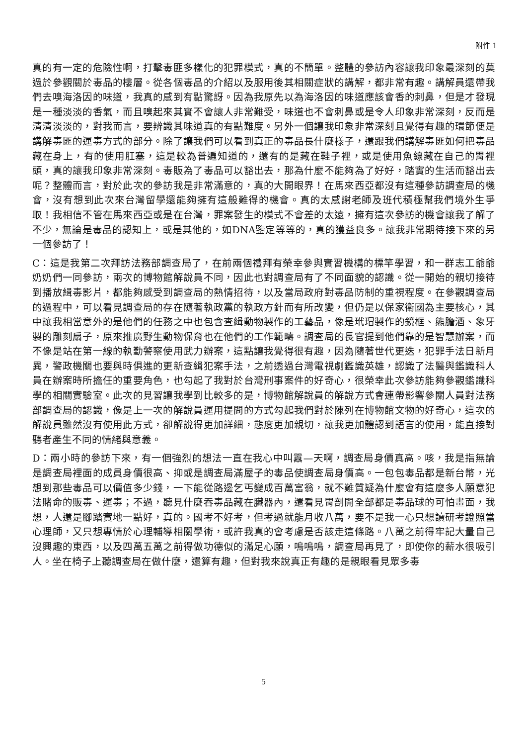附件 1
真的有一定的危險性啊，打擊毒匪多樣化的犯罪模式，真的不簡單。整體的參訪內容讓我印象最深刻的莫過於參觀關於毒品的樓層。從各個毒品的介紹以及服用後其相關症狀的講解，都非常有趣。講解員還帶我們去嗅海洛因的味道，我真的感到有點驚訝。因為我原先以為海洛因的味道應該會香的刺鼻，但是才發現是一種淡淡的香氣，而且嗅起來其實不會讓人非常難受，味道也不會刺鼻或是令人印象非常深刻，反而是清清淡淡的，對我而言，要辨識其味道真的有點難度。另外一個讓我印象非常深刻且覺得有趣的環節便是講解毒匪的運毒方式的部分。除了讓我們可以看到真正的毒品長什麼樣子，還跟我們講解毒匪如何把毒品藏在身上，有的使用肛塞，這是較為普遍知道的，還有的是藏在鞋子裡，或是使用魚線藏在自己的胃裡頭，真的讓我印象非常深刻。毒販為了毒品可以豁出去，那為什麼不能夠為了好好，踏實的生活而豁出去呢？整體而言，對於此次的參訪我是非常滿意的，真的大開眼界！在馬來西亞都沒有這種參訪調查局的機會，沒有想到此次來台灣留學還能夠擁有這般難得的機會。真的太感謝老師及班代積極幫我們境外生爭取！我相信不管在馬來西亞或是在台灣，罪案發生的模式不會差的太遠，擁有這次參訪的機會讓我了解了不少，無論是毒品的認知上，或是其他的，如DNA鑒定等等的，真的獲益良多。讓我非常期待接下來的另一個參訪了！
C：這是我第二次拜訪法務部調查局了，在前兩個禮拜有榮幸參與實習機構的標竿學習，和一群志工爺爺奶奶們一同參訪，兩次的博物館解說員不同，因此也對調查局有了不同面貌的認識。從一開始的親切接待到播放緝毒影片，都能夠感受到調查局的熱情招待，以及當局政府對毒品防制的重視程度。在參觀調查局的過程中，可以看見調查局的存在隨著執政黨的執政方針而有所改變，但仍是以保家衛國為主要核心，其中讓我相當意外的是他們的任務之中也包含查緝動物製作的工藝品，像是玳瑁製作的鏡框、熊膽酒、象牙製的雕刻扇子，原來推廣野生動物保育也在他們的工作範疇。調查局的長官提到他們靠的是智慧辦案，而不像是站在第一線的執勤警察使用武力辦案，這點讓我覺得很有趣，因為隨著世代更迭，犯罪手法日新月異，警政機關也要與時俱進的更新查緝犯案手法，之前透過台灣電視劇鑑識英雄，認識了法醫與鑑識科人員在辦案時所擔任的重要角色，也勾起了我對於台灣刑事案件的好奇心，很榮幸此次參訪能夠參觀鑑識科學的相關實驗室。此次的見習讓我學到比較多的是，博物館解說員的解說方式會連帶影響參關人員對法務部調查局的認識，像是上一次的解說員運用提問的方式勾起我們對於陳列在博物館文物的好奇心，這次的解說員雖然沒有使用此方式，卻解說得更加詳細，態度更加親切，讓我更加體認到語言的使用，能直接對聽者產生不同的情緒與意義。
D：兩小時的參訪下來，有一個強烈的想法一直在我心中叫囂—天啊，調查局身價真高。咳，我是指無論是調查局裡面的成員身價很高、抑或是調查局滿屋子的毒品使調查局身價高。一包包毒品都是新台幣，光想到那些毒品可以價值多少錢，一下能從路邊乞丐變成百萬富翁，就不難質疑為什麼會有這麼多人願意犯法賭命的販毒、運毒；不過，聽見什麼吞毒品藏在臟器內，還看見胃剖開全部都是毒品球的可怕畫面，我想，人還是腳踏實地一點好，真的。國考不好考，但考過就能月收八萬，要不是我一心只想讀研考證照當心理師，又只想專情於心理輔導相關學術，或許我真的會考慮是否該走這條路。八萬之前得牢記大量自己沒興趣的東西，以及四萬五萬之前得做功德似的滿足心願，嗚嗚嗚，調查局再見了，即使你的薪水很吸引人。坐在椅子上聽調查局在做什麼，還算有趣，但對我來說真正有趣的是親眼看見眾多毒
5